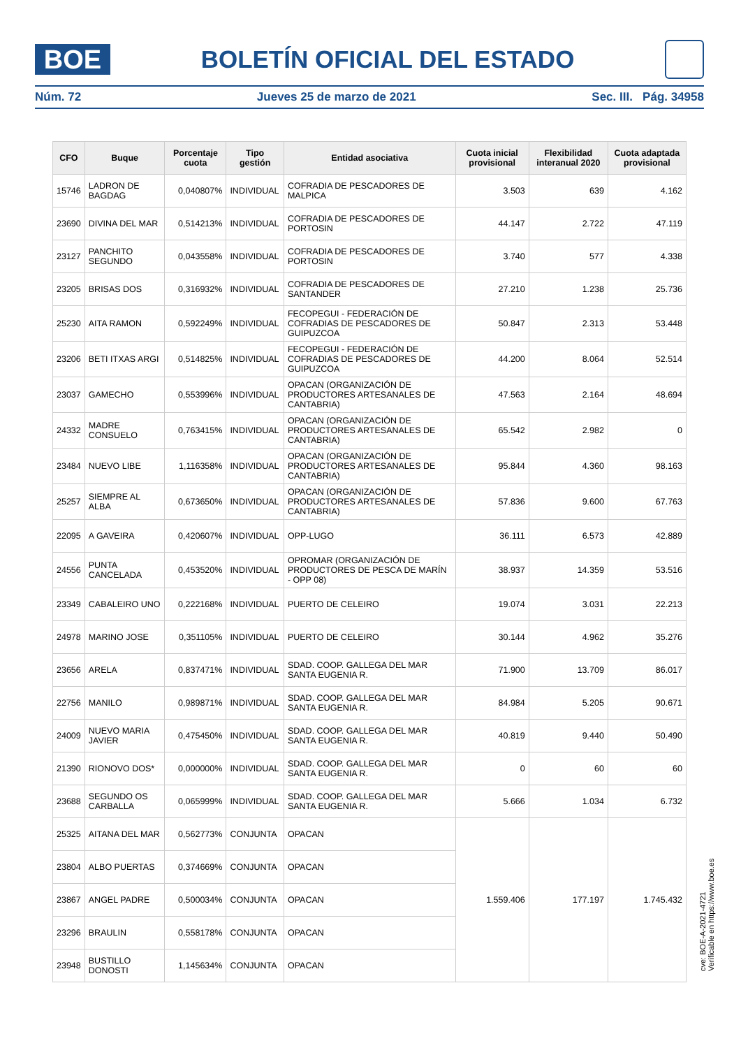BOE
BOLETÍN OFICIAL DEL ESTADO
Núm. 72 Jueves 25 de marzo de 2021 Sec. III. Pág. 34958
| CFO | Buque | Porcentaje cuota | Tipo gestión | Entidad asociativa | Cuota inicial provisional | Flexibilidad interanual 2020 | Cuota adaptada provisional |
| --- | --- | --- | --- | --- | --- | --- | --- |
| 15746 | LADRON DE BAGDAG | 0,040807% | INDIVIDUAL | COFRADIA DE PESCADORES DE MALPICA | 3.503 | 639 | 4.162 |
| 23690 | DIVINA DEL MAR | 0,514213% | INDIVIDUAL | COFRADIA DE PESCADORES DE PORTOSIN | 44.147 | 2.722 | 47.119 |
| 23127 | PANCHITO SEGUNDO | 0,043558% | INDIVIDUAL | COFRADIA DE PESCADORES DE PORTOSIN | 3.740 | 577 | 4.338 |
| 23205 | BRISAS DOS | 0,316932% | INDIVIDUAL | COFRADIA DE PESCADORES DE SANTANDER | 27.210 | 1.238 | 25.736 |
| 25230 | AITA RAMON | 0,592249% | INDIVIDUAL | FECOPEGUI - FEDERACIÓN DE COFRADIAS DE PESCADORES DE GUIPUZCOA | 50.847 | 2.313 | 53.448 |
| 23206 | BETI ITXAS ARGI | 0,514825% | INDIVIDUAL | FECOPEGUI - FEDERACIÓN DE COFRADIAS DE PESCADORES DE GUIPUZCOA | 44.200 | 8.064 | 52.514 |
| 23037 | GAMECHO | 0,553996% | INDIVIDUAL | OPACAN (ORGANIZACIÓN DE PRODUCTORES ARTESANALES DE CANTABRIA) | 47.563 | 2.164 | 48.694 |
| 24332 | MADRE CONSUELO | 0,763415% | INDIVIDUAL | OPACAN (ORGANIZACIÓN DE PRODUCTORES ARTESANALES DE CANTABRIA) | 65.542 | 2.982 | 0 |
| 23484 | NUEVO LIBE | 1,116358% | INDIVIDUAL | OPACAN (ORGANIZACIÓN DE PRODUCTORES ARTESANALES DE CANTABRIA) | 95.844 | 4.360 | 98.163 |
| 25257 | SIEMPRE AL ALBA | 0,673650% | INDIVIDUAL | OPACAN (ORGANIZACIÓN DE PRODUCTORES ARTESANALES DE CANTABRIA) | 57.836 | 9.600 | 67.763 |
| 22095 | A GAVEIRA | 0,420607% | INDIVIDUAL | OPP-LUGO | 36.111 | 6.573 | 42.889 |
| 24556 | PUNTA CANCELADA | 0,453520% | INDIVIDUAL | OPROMAR (ORGANIZACIÓN DE PRODUCTORES DE PESCA DE MARÍN - OPP 08) | 38.937 | 14.359 | 53.516 |
| 23349 | CABALEIRO UNO | 0,222168% | INDIVIDUAL | PUERTO DE CELEIRO | 19.074 | 3.031 | 22.213 |
| 24978 | MARINO JOSE | 0,351105% | INDIVIDUAL | PUERTO DE CELEIRO | 30.144 | 4.962 | 35.276 |
| 23656 | ARELA | 0,837471% | INDIVIDUAL | SDAD. COOP. GALLEGA DEL MAR SANTA EUGENIA R. | 71.900 | 13.709 | 86.017 |
| 22756 | MANILO | 0,989871% | INDIVIDUAL | SDAD. COOP. GALLEGA DEL MAR SANTA EUGENIA R. | 84.984 | 5.205 | 90.671 |
| 24009 | NUEVO MARIA JAVIER | 0,475450% | INDIVIDUAL | SDAD. COOP. GALLEGA DEL MAR SANTA EUGENIA R. | 40.819 | 9.440 | 50.490 |
| 21390 | RIONOVO DOS* | 0,000000% | INDIVIDUAL | SDAD. COOP. GALLEGA DEL MAR SANTA EUGENIA R. | 0 | 60 | 60 |
| 23688 | SEGUNDO OS CARBALLA | 0,065999% | INDIVIDUAL | SDAD. COOP. GALLEGA DEL MAR SANTA EUGENIA R. | 5.666 | 1.034 | 6.732 |
| 25325 | AITANA DEL MAR | 0,562773% | CONJUNTA | OPACAN | 1.559.406 | 177.197 | 1.745.432 |
| 23804 | ALBO PUERTAS | 0,374669% | CONJUNTA | OPACAN | | | |
| 23867 | ANGEL PADRE | 0,500034% | CONJUNTA | OPACAN | | | |
| 23296 | BRAULIN | 0,558178% | CONJUNTA | OPACAN | | | |
| 23948 | BUSTILLO DONOSTI | 1,145634% | CONJUNTA | OPACAN | | | |
cve: BOE-A-2021-4721
Verificable en https://www.boe.es